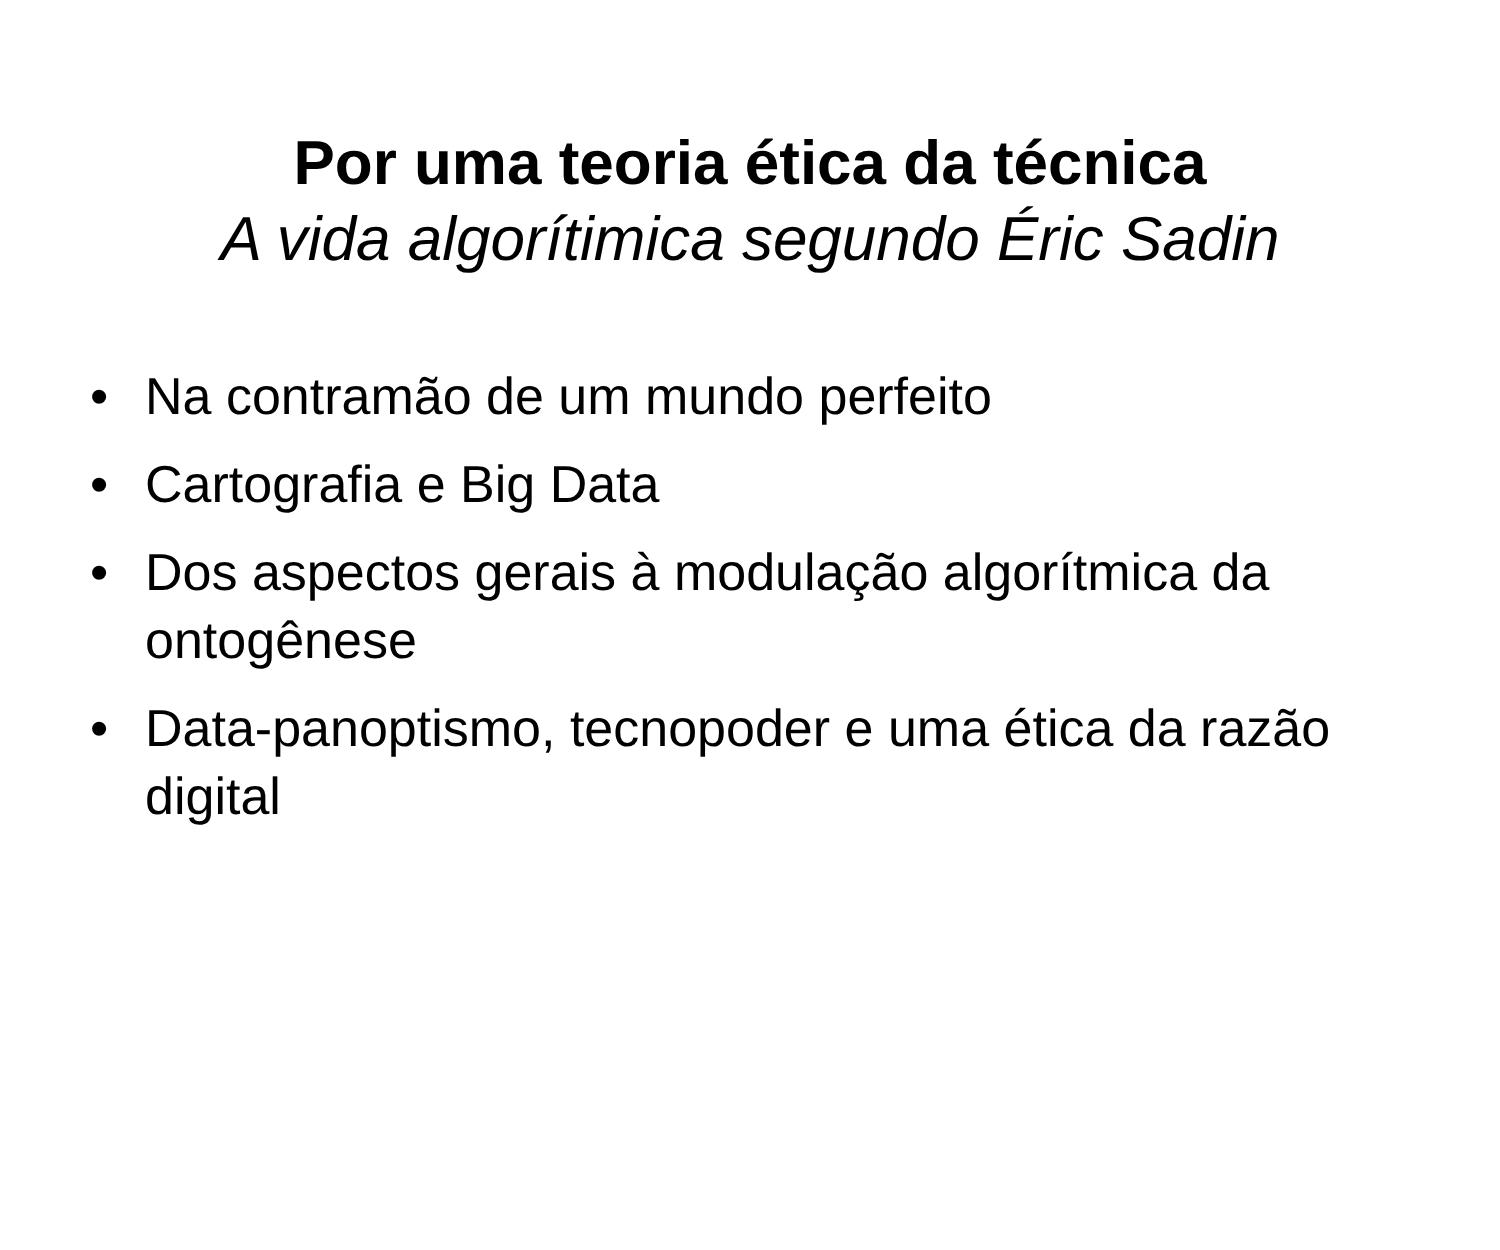Por uma teoria ética da técnica
A vida algorítimica segundo Éric Sadin
• Na contramão de um mundo perfeito
• Cartografia e Big Data
• Dos aspectos gerais à modulação algorítmica da ontogênese
• Data-panoptismo, tecnopoder e uma ética da razão digital